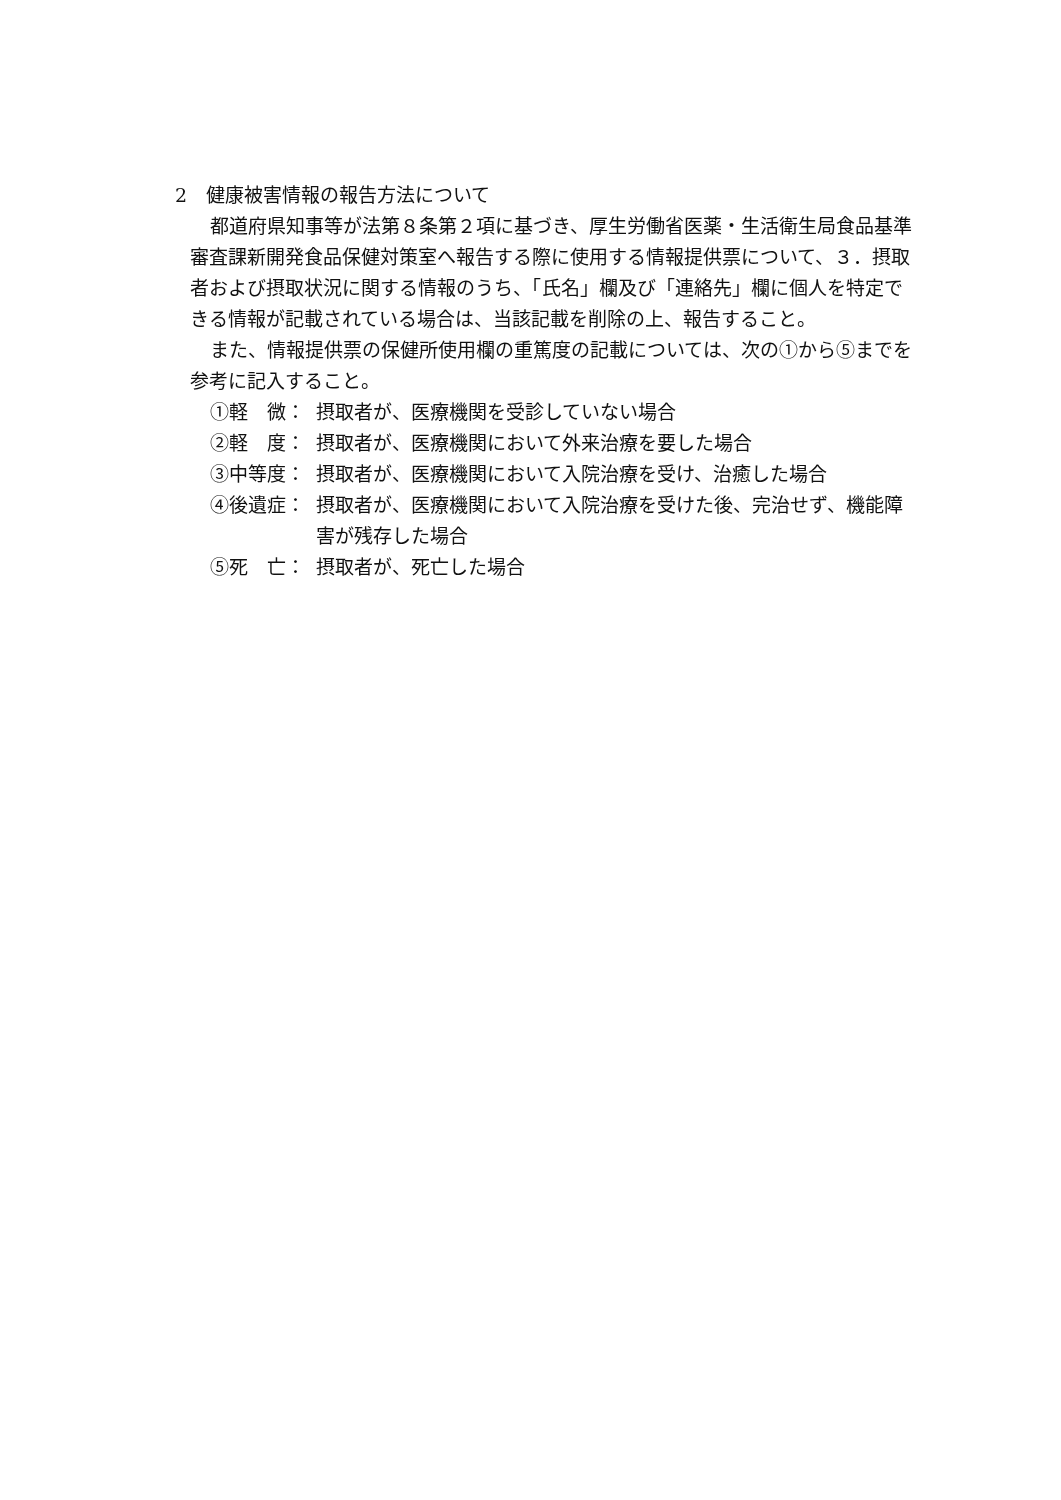2　健康被害情報の報告方法について
都道府県知事等が法第８条第２項に基づき、厚生労働省医薬・生活衛生局食品基準審査課新開発食品保健対策室へ報告する際に使用する情報提供票について、３．摂取者および摂取状況に関する情報のうち、「氏名」欄及び「連絡先」欄に個人を特定できる情報が記載されている場合は、当該記載を削除の上、報告すること。
また、情報提供票の保健所使用欄の重篤度の記載については、次の①から⑤までを参考に記入すること。
①軽　微： 摂取者が、医療機関を受診していない場合
②軽　度： 摂取者が、医療機関において外来治療を要した場合
③中等度： 摂取者が、医療機関において入院治療を受け、治癒した場合
④後遺症： 摂取者が、医療機関において入院治療を受けた後、完治せず、機能障害が残存した場合
⑤死　亡： 摂取者が、死亡した場合